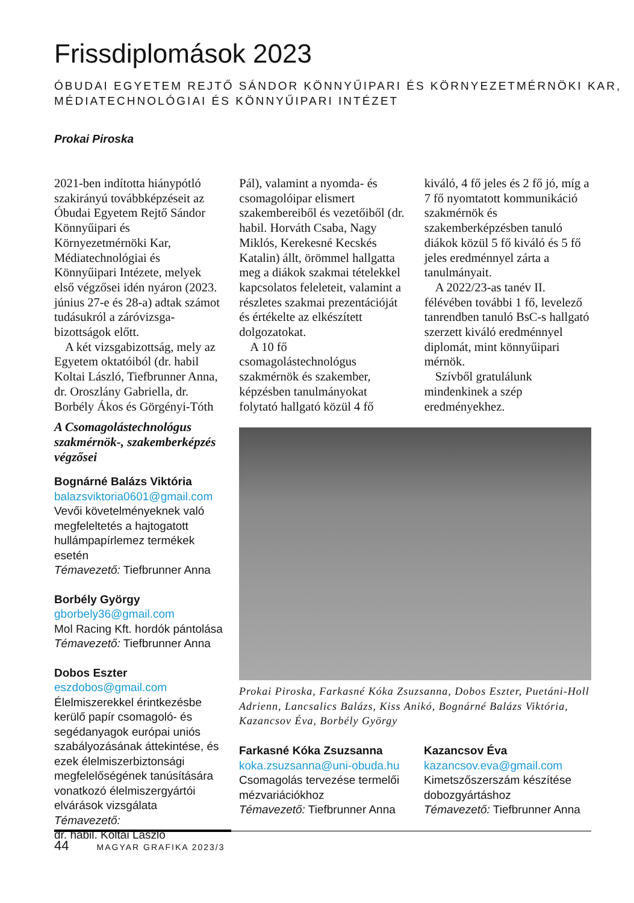Frissdiplomások 2023
ÓBUDAI EGYETEM REJTŐ SÁNDOR KÖNNYŰIPARI ÉS KÖRNYEZETMÉRNÖKI KAR,
MÉDIATECHNOLÓGIAI ÉS KÖNNYŰIPARI INTÉZET
Prokai Piroska
2021-ben indította hiánypótló szakirányú továbbképzéseit az Óbudai Egyetem Rejtő Sándor Könnyűipari és Környezetmérnöki Kar, Médiatechnológiai és Könnyűipari Intézete, melyek első végzősei idén nyáron (2023. június 27-e és 28-a) adtak számot tudásukról a záróvizsga-bizottságok előtt.
A két vizsgabizottság, mely az Egyetem oktatóiból (dr. habil Koltai László, Tiefbrunner Anna, dr. Oroszlány Gabriella, dr. Borbély Ákos és Görgényi-Tóth Pál), valamint a nyomda- és csomagolóipar elismert szakembereiből és vezetőiből (dr. habil. Horváth Csaba, Nagy Miklós, Kerekesné Kecskés Katalin) állt, örömmel hallgatta meg a diákok szakmai tételekkel kapcsolatos feleleteit, valamint a részletes szakmai prezentációját és értékelte az elkészített dolgozatokat.
A 10 fő csomagolástechnológus szakmérnök és szakember, képzésben tanulmányokat folytató hallgató közül 4 fő kiváló, 4 fő jeles és 2 fő jó, míg a 7 fő nyomtatott kommunikáció szakmérnök és szakemberképzésben tanuló diákok közül 5 fő kiváló és 5 fő jeles eredménnyel zárta a tanulmányait.
A 2022/23-as tanév II. félévében további 1 fő, levelező tanrendben tanuló BsC-s hallgató szerzett kiváló eredménnyel diplomát, mint könnyűipari mérnök.
Szívből gratulálunk mindenkinek a szép eredményekhez.
A Csomagolástechnológus szakmérnök-, szakemberképzés végzősei
Bognárné Balázs Viktória
balazsviktoria0601@gmail.com
Vevői követelményeknek való megfeleltetés a hajtogatott hullámpapírlemez termékek esetén
Témavezető: Tiefbrunner Anna
Borbély György
gborbely36@gmail.com
Mol Racing Kft. hordók pántolása
Témavezető: Tiefbrunner Anna
Dobos Eszter
eszdobos@gmail.com
Élelmiszerekkel érintkezésbe kerülő papír csomagoló- és segédanyagok európai uniós szabályozásának áttekintése, és ezek élelmiszerbiztonsági megfelelőségének tanúsítására vonatkozó élelmiszergyártói elvárások vizsgálata
Témavezető:
dr. habil. Koltai László
Prokai Piroska, Farkasné Kóka Zsuzsanna, Dobos Eszter, Puetáni-Holl Adrienn, Lancsalics Balázs, Kiss Anikó, Bognárné Balázs Viktória, Kazancsov Éva, Borbély György
Farkasné Kóka Zsuzsanna
koka.zsuzsanna@uni-obuda.hu
Csomagolás tervezése termelői mézvariációkhoz
Témavezető: Tiefbrunner Anna
Kazancsov Éva
kazancsov.eva@gmail.com
Kimetszőszerszám készítése dobozgyártáshoz
Témavezető: Tiefbrunner Anna
44 MAGYAR GRAFIKA 2023/3